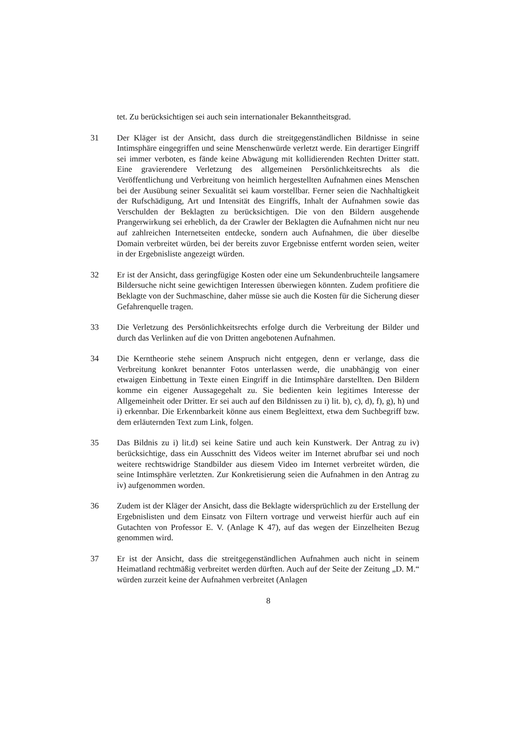tet. Zu berücksichtigen sei auch sein internationaler Bekanntheitsgrad.
31 Der Kläger ist der Ansicht, dass durch die streitgegenständlichen Bildnisse in seine Intimsphäre eingegriffen und seine Menschenwürde verletzt werde. Ein derartiger Eingriff sei immer verboten, es fände keine Abwägung mit kollidierenden Rechten Dritter statt. Eine gravierendere Verletzung des allgemeinen Persönlichkeitsrechts als die Veröffentlichung und Verbreitung von heimlich hergestellten Aufnahmen eines Menschen bei der Ausübung seiner Sexualität sei kaum vorstellbar. Ferner seien die Nachhaltigkeit der Rufschädigung, Art und Intensität des Eingriffs, Inhalt der Aufnahmen sowie das Verschulden der Beklagten zu berücksichtigen. Die von den Bildern ausgehende Prangerwirkung sei erheblich, da der Crawler der Beklagten die Aufnahmen nicht nur neu auf zahlreichen Internetseiten entdecke, sondern auch Aufnahmen, die über dieselbe Domain verbreitet würden, bei der bereits zuvor Ergebnisse entfernt worden seien, weiter in der Ergebnisliste angezeigt würden.
32 Er ist der Ansicht, dass geringfügige Kosten oder eine um Sekundenbruchteile langsamere Bildersuche nicht seine gewichtigen Interessen überwiegen könnten. Zudem profitiere die Beklagte von der Suchmaschine, daher müsse sie auch die Kosten für die Sicherung dieser Gefahrenquelle tragen.
33 Die Verletzung des Persönlichkeitsrechts erfolge durch die Verbreitung der Bilder und durch das Verlinken auf die von Dritten angebotenen Aufnahmen.
34 Die Kerntheorie stehe seinem Anspruch nicht entgegen, denn er verlange, dass die Verbreitung konkret benannter Fotos unterlassen werde, die unabhängig von einer etwaigen Einbettung in Texte einen Eingriff in die Intimsphäre darstellten. Den Bildern komme ein eigener Aussagegehalt zu. Sie bedienten kein legitimes Interesse der Allgemeinheit oder Dritter. Er sei auch auf den Bildnissen zu i) lit. b), c), d), f), g), h) und i) erkennbar. Die Erkennbarkeit könne aus einem Begleittext, etwa dem Suchbegriff bzw. dem erläuternden Text zum Link, folgen.
35 Das Bildnis zu i) lit.d) sei keine Satire und auch kein Kunstwerk. Der Antrag zu iv) berücksichtige, dass ein Ausschnitt des Videos weiter im Internet abrufbar sei und noch weitere rechtswidrige Standbilder aus diesem Video im Internet verbreitet würden, die seine Intimsphäre verletzten. Zur Konkretisierung seien die Aufnahmen in den Antrag zu iv) aufgenommen worden.
36 Zudem ist der Kläger der Ansicht, dass die Beklagte widersprüchlich zu der Erstellung der Ergebnislisten und dem Einsatz von Filtern vortrage und verweist hierfür auch auf ein Gutachten von Professor E. V. (Anlage K 47), auf das wegen der Einzelheiten Bezug genommen wird.
37 Er ist der Ansicht, dass die streitgegenständlichen Aufnahmen auch nicht in seinem Heimatland rechtmäßig verbreitet werden dürften. Auch auf der Seite der Zeitung „D. M.“ würden zurzeit keine der Aufnahmen verbreitet (Anlagen
8